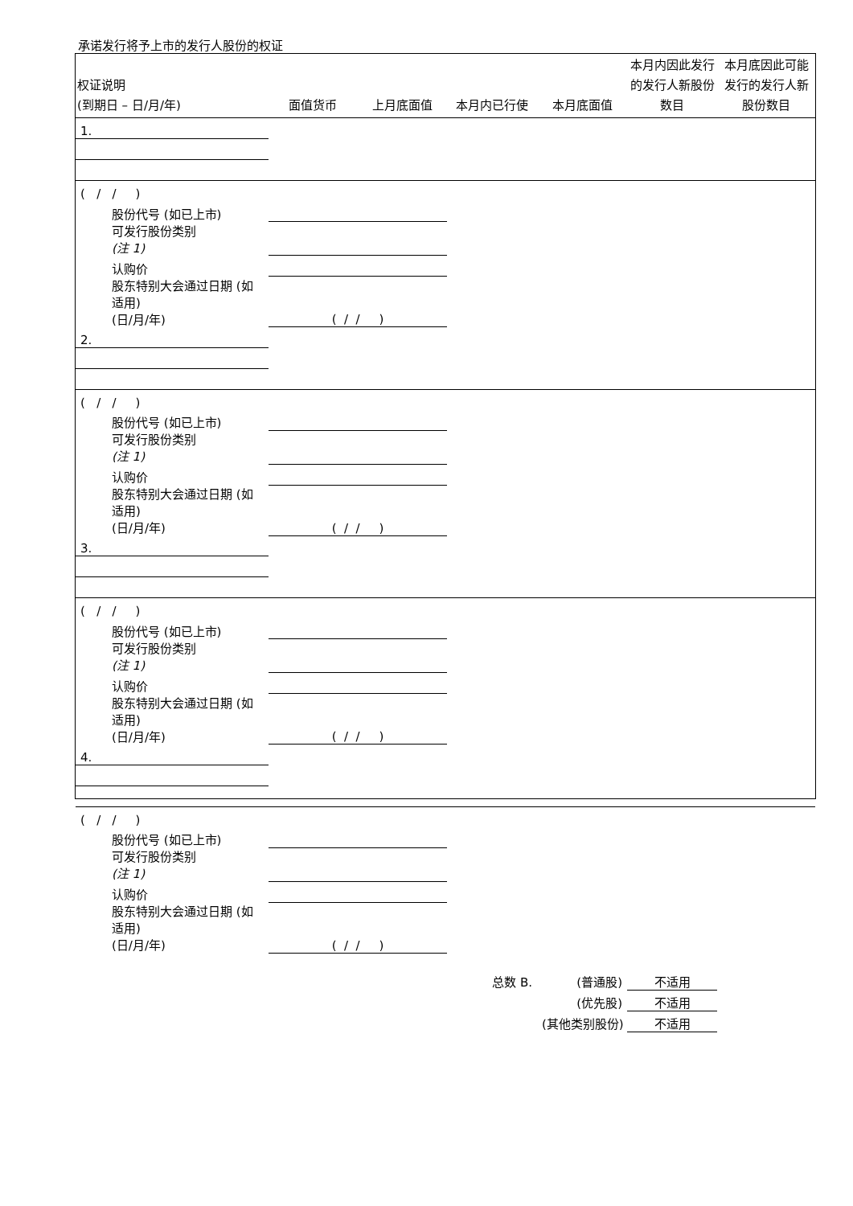承诺发行将予上市的发行人股份的权证
| 权证说明 (到期日 – 日/月/年) | 面值货币 | 上月底面值 | 本月内已行使 | 本月底面值 | 本月内因此发行的发行人新股份数目 | 本月底因此可能发行的发行人新股份数目 |
| --- | --- | --- | --- | --- | --- | --- |
| 1. | | | | | | |
| ( / / ) | | | | | | |
| 股份代号 (如已上市) | | | | | | |
| 可发行股份类别 (注 1) | | | | | | |
| 认购价 | | | | | | |
| 股东特别大会通过日期 (如适用) (日/月/年) | ( / / ) | | | | | |
| 2. | | | | | | |
| ( / / ) | | | | | | |
| 股份代号 (如已上市) | | | | | | |
| 可发行股份类别 (注 1) | | | | | | |
| 认购价 | | | | | | |
| 股东特别大会通过日期 (如适用) (日/月/年) | ( / / ) | | | | | |
| 3. | | | | | | |
| ( / / ) | | | | | | |
| 股份代号 (如已上市) | | | | | | |
| 可发行股份类别 (注 1) | | | | | | |
| 认购价 | | | | | | |
| 股东特别大会通过日期 (如适用) (日/月/年) | ( / / ) | | | | | |
| 4. | | | | | | |
| ( / / ) | | | | | | |
| 股份代号 (如已上市) | | | | | | |
| 可发行股份类别 (注 1) | | | | | | |
| 认购价 | | | | | | |
| 股东特别大会通过日期 (如适用) (日/月/年) | ( / / ) | | | | | |
| | | | 总数 B. | (普通股) | 不适用 | |
| | | | | (优先股) | 不适用 | |
| | | | | (其他类别股份) | 不适用 | |